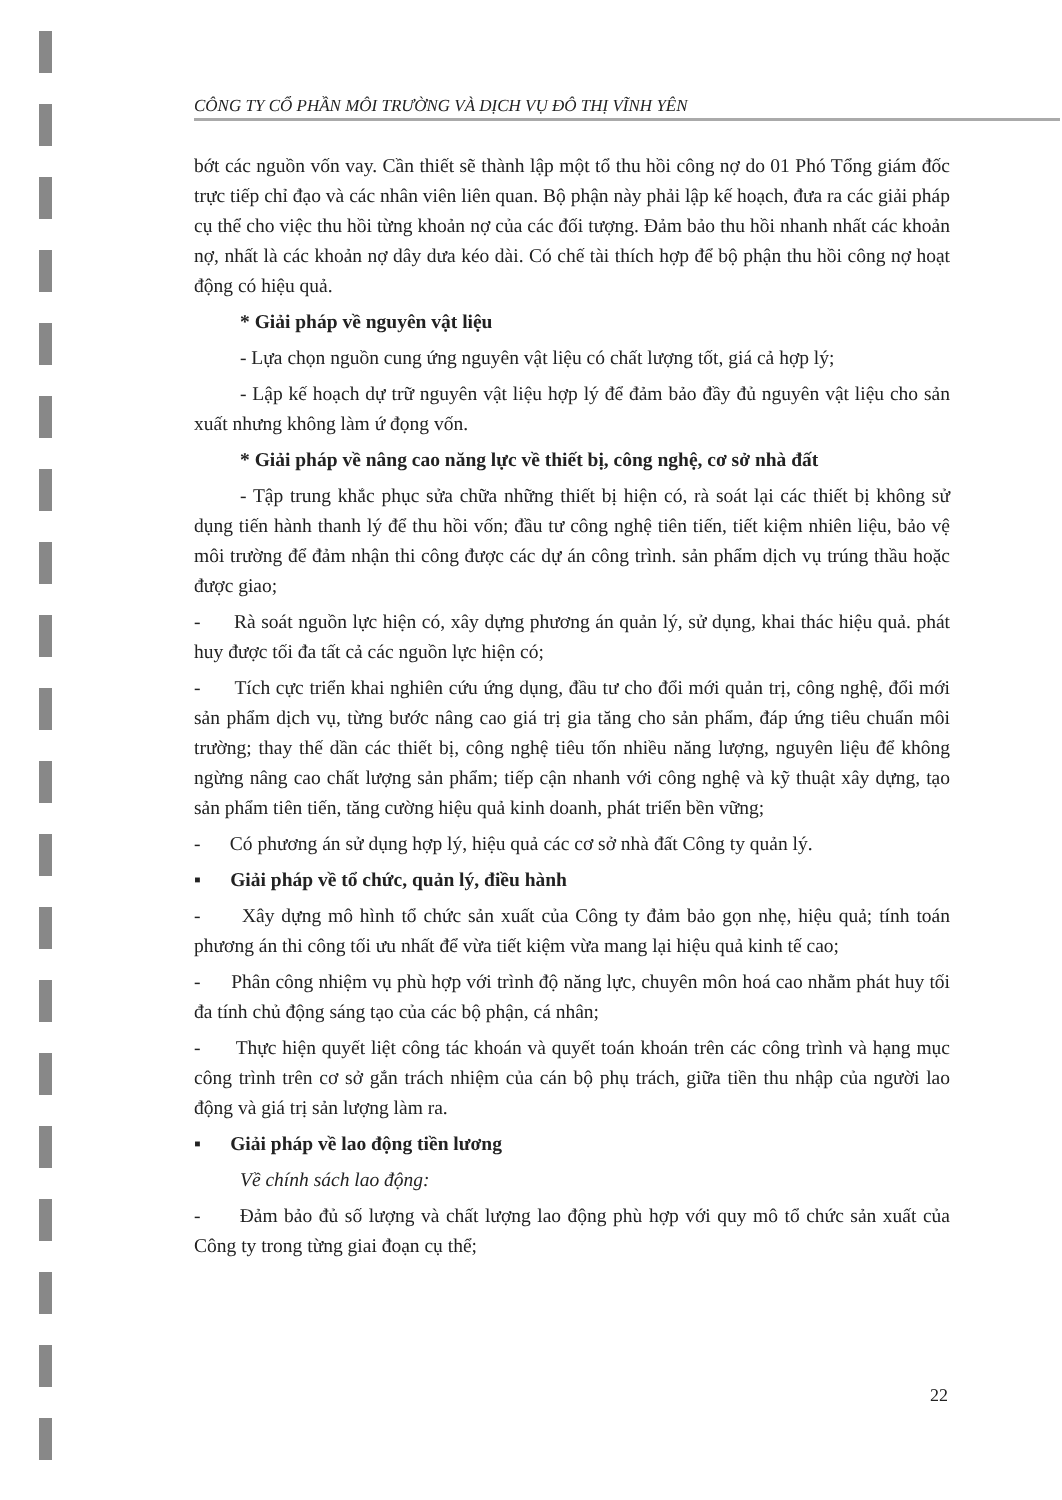CÔNG TY CỔ PHẦN MÔI TRƯỜNG VÀ DỊCH VỤ ĐÔ THỊ VĨNH YÊN
bớt các nguồn vốn vay. Cần thiết sẽ thành lập một tổ thu hồi công nợ do 01 Phó Tổng giám đốc trực tiếp chỉ đạo và các nhân viên liên quan. Bộ phận này phải lập kế hoạch, đưa ra các giải pháp cụ thể cho việc thu hồi từng khoản nợ của các đối tượng. Đảm bảo thu hồi nhanh nhất các khoản nợ, nhất là các khoản nợ dây dưa kéo dài. Có chế tài thích hợp để bộ phận thu hồi công nợ hoạt động có hiệu quả.
* Giải pháp về nguyên vật liệu
- Lựa chọn nguồn cung ứng nguyên vật liệu có chất lượng tốt, giá cả hợp lý;
- Lập kế hoạch dự trữ nguyên vật liệu hợp lý để đảm bảo đầy đủ nguyên vật liệu cho sản xuất nhưng không làm ứ đọng vốn.
* Giải pháp về nâng cao năng lực về thiết bị, công nghệ, cơ sở nhà đất
- Tập trung khắc phục sửa chữa những thiết bị hiện có, rà soát lại các thiết bị không sử dụng tiến hành thanh lý để thu hồi vốn; đầu tư công nghệ tiên tiến, tiết kiệm nhiên liệu, bảo vệ môi trường để đảm nhận thi công được các dự án công trình. sản phẩm dịch vụ trúng thầu hoặc được giao;
- Rà soát nguồn lực hiện có, xây dựng phương án quản lý, sử dụng, khai thác hiệu quả. phát huy được tối đa tất cả các nguồn lực hiện có;
- Tích cực triển khai nghiên cứu ứng dụng, đầu tư cho đổi mới quản trị, công nghệ, đổi mới sản phẩm dịch vụ, từng bước nâng cao giá trị gia tăng cho sản phẩm, đáp ứng tiêu chuẩn môi trường; thay thế dần các thiết bị, công nghệ tiêu tốn nhiều năng lượng, nguyên liệu để không ngừng nâng cao chất lượng sản phẩm; tiếp cận nhanh với công nghệ và kỹ thuật xây dựng, tạo sản phẩm tiên tiến, tăng cường hiệu quả kinh doanh, phát triển bền vững;
- Có phương án sử dụng hợp lý, hiệu quả các cơ sở nhà đất Công ty quản lý.
▪ Giải pháp về tổ chức, quản lý, điều hành
- Xây dựng mô hình tổ chức sản xuất của Công ty đảm bảo gọn nhẹ, hiệu quả; tính toán phương án thi công tối ưu nhất để vừa tiết kiệm vừa mang lại hiệu quả kinh tế cao;
- Phân công nhiệm vụ phù hợp với trình độ năng lực, chuyên môn hoá cao nhằm phát huy tối đa tính chủ động sáng tạo của các bộ phận, cá nhân;
- Thực hiện quyết liệt công tác khoán và quyết toán khoán trên các công trình và hạng mục công trình trên cơ sở gắn trách nhiệm của cán bộ phụ trách, giữa tiền thu nhập của người lao động và giá trị sản lượng làm ra.
▪ Giải pháp về lao động tiền lương
Về chính sách lao động:
- Đảm bảo đủ số lượng và chất lượng lao động phù hợp với quy mô tổ chức sản xuất của Công ty trong từng giai đoạn cụ thể;
22